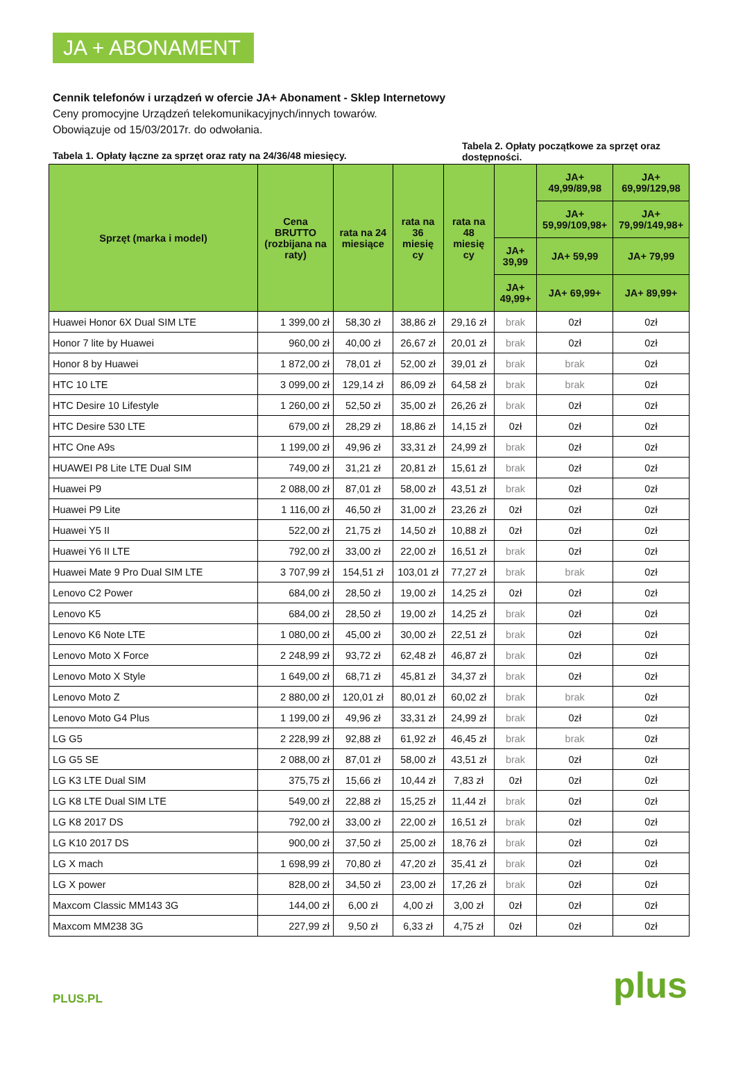JA + ABONAMENT
Cennik telefonów i urządzeń w ofercie JA+ Abonament - Sklep Internetowy
Ceny promocyjne Urządzeń telekomunikacyjnych/innych towarów.
Obowiązuje od 15/03/2017r. do odwołania.
Tabela 1. Opłaty łączne za sprzęt oraz raty na 24/36/48 miesięcy.
Tabela 2. Opłaty początkowe za sprzęt oraz dostępności.
| Sprzęt (marka i model) | Cena BRUTTO (rozbijana na raty) | rata na 24 miesiące | rata na 36 miesię cy | rata na 48 miesię cy | | JA+ 49,99/89,98 | JA+ 69,99/129,98 |
| --- | --- | --- | --- | --- | --- | --- | --- |
| | | | | | | JA+ 59,99/109,98+ | JA+ 79,99/149,98+ |
| | | | | | JA+ 39,99 | JA+ 59,99 | JA+ 79,99 |
| | | | | | JA+ 49,99+ | JA+ 69,99+ | JA+ 89,99+ |
| Huawei Honor 6X Dual SIM LTE | 1 399,00 zł | 58,30 zł | 38,86 zł | 29,16 zł | brak | 0zł | 0zł |
| Honor 7 lite by Huawei | 960,00 zł | 40,00 zł | 26,67 zł | 20,01 zł | brak | 0zł | 0zł |
| Honor 8 by Huawei | 1 872,00 zł | 78,01 zł | 52,00 zł | 39,01 zł | brak | brak | 0zł |
| HTC 10 LTE | 3 099,00 zł | 129,14 zł | 86,09 zł | 64,58 zł | brak | brak | 0zł |
| HTC Desire 10 Lifestyle | 1 260,00 zł | 52,50 zł | 35,00 zł | 26,26 zł | brak | 0zł | 0zł |
| HTC Desire 530 LTE | 679,00 zł | 28,29 zł | 18,86 zł | 14,15 zł | 0zł | 0zł | 0zł |
| HTC One A9s | 1 199,00 zł | 49,96 zł | 33,31 zł | 24,99 zł | brak | 0zł | 0zł |
| HUAWEI P8 Lite LTE Dual SIM | 749,00 zł | 31,21 zł | 20,81 zł | 15,61 zł | brak | 0zł | 0zł |
| Huawei P9 | 2 088,00 zł | 87,01 zł | 58,00 zł | 43,51 zł | brak | 0zł | 0zł |
| Huawei P9 Lite | 1 116,00 zł | 46,50 zł | 31,00 zł | 23,26 zł | 0zł | 0zł | 0zł |
| Huawei Y5 II | 522,00 zł | 21,75 zł | 14,50 zł | 10,88 zł | 0zł | 0zł | 0zł |
| Huawei Y6 II LTE | 792,00 zł | 33,00 zł | 22,00 zł | 16,51 zł | brak | 0zł | 0zł |
| Huawei Mate 9 Pro Dual SIM LTE | 3 707,99 zł | 154,51 zł | 103,01 zł | 77,27 zł | brak | brak | 0zł |
| Lenovo C2 Power | 684,00 zł | 28,50 zł | 19,00 zł | 14,25 zł | 0zł | 0zł | 0zł |
| Lenovo K5 | 684,00 zł | 28,50 zł | 19,00 zł | 14,25 zł | brak | 0zł | 0zł |
| Lenovo K6 Note LTE | 1 080,00 zł | 45,00 zł | 30,00 zł | 22,51 zł | brak | 0zł | 0zł |
| Lenovo Moto X Force | 2 248,99 zł | 93,72 zł | 62,48 zł | 46,87 zł | brak | 0zł | 0zł |
| Lenovo Moto X Style | 1 649,00 zł | 68,71 zł | 45,81 zł | 34,37 zł | brak | 0zł | 0zł |
| Lenovo Moto Z | 2 880,00 zł | 120,01 zł | 80,01 zł | 60,02 zł | brak | brak | 0zł |
| Lenovo Moto G4 Plus | 1 199,00 zł | 49,96 zł | 33,31 zł | 24,99 zł | brak | 0zł | 0zł |
| LG G5 | 2 228,99 zł | 92,88 zł | 61,92 zł | 46,45 zł | brak | brak | 0zł |
| LG G5 SE | 2 088,00 zł | 87,01 zł | 58,00 zł | 43,51 zł | brak | 0zł | 0zł |
| LG K3 LTE Dual SIM | 375,75 zł | 15,66 zł | 10,44 zł | 7,83 zł | 0zł | 0zł | 0zł |
| LG K8 LTE Dual SIM LTE | 549,00 zł | 22,88 zł | 15,25 zł | 11,44 zł | brak | 0zł | 0zł |
| LG K8 2017 DS | 792,00 zł | 33,00 zł | 22,00 zł | 16,51 zł | brak | 0zł | 0zł |
| LG K10 2017 DS | 900,00 zł | 37,50 zł | 25,00 zł | 18,76 zł | brak | 0zł | 0zł |
| LG X mach | 1 698,99 zł | 70,80 zł | 47,20 zł | 35,41 zł | brak | 0zł | 0zł |
| LG X power | 828,00 zł | 34,50 zł | 23,00 zł | 17,26 zł | brak | 0zł | 0zł |
| Maxcom Classic MM143 3G | 144,00 zł | 6,00 zł | 4,00 zł | 3,00 zł | 0zł | 0zł | 0zł |
| Maxcom MM238 3G | 227,99 zł | 9,50 zł | 6,33 zł | 4,75 zł | 0zł | 0zł | 0zł |
PLUS.PL
plus